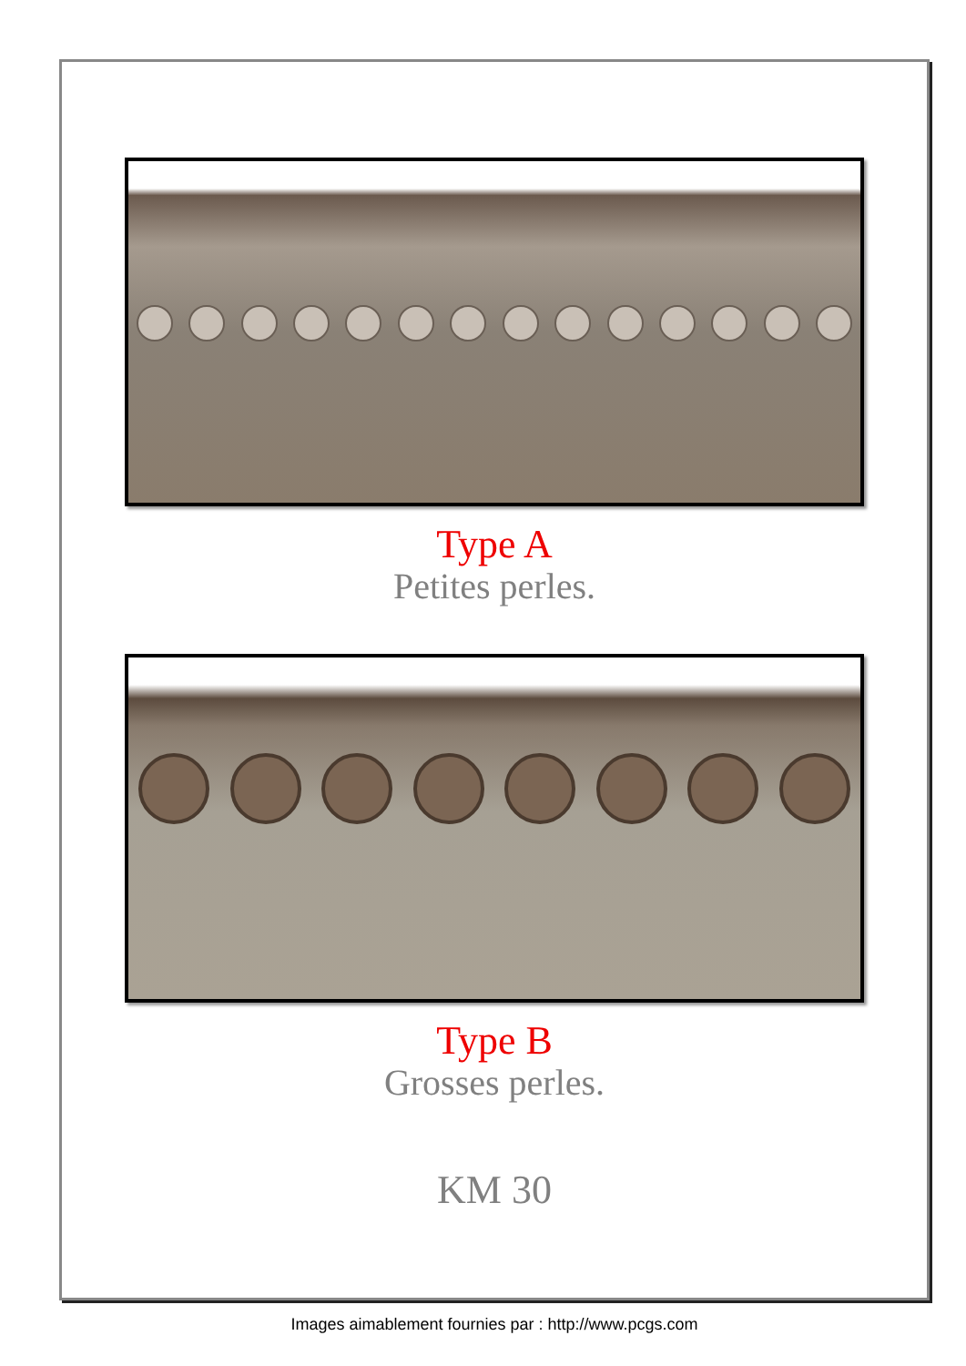Type A
Petites perles.
Type B
Grosses perles.
KM 30
Images aimablement fournies par : http://www.pcgs.com